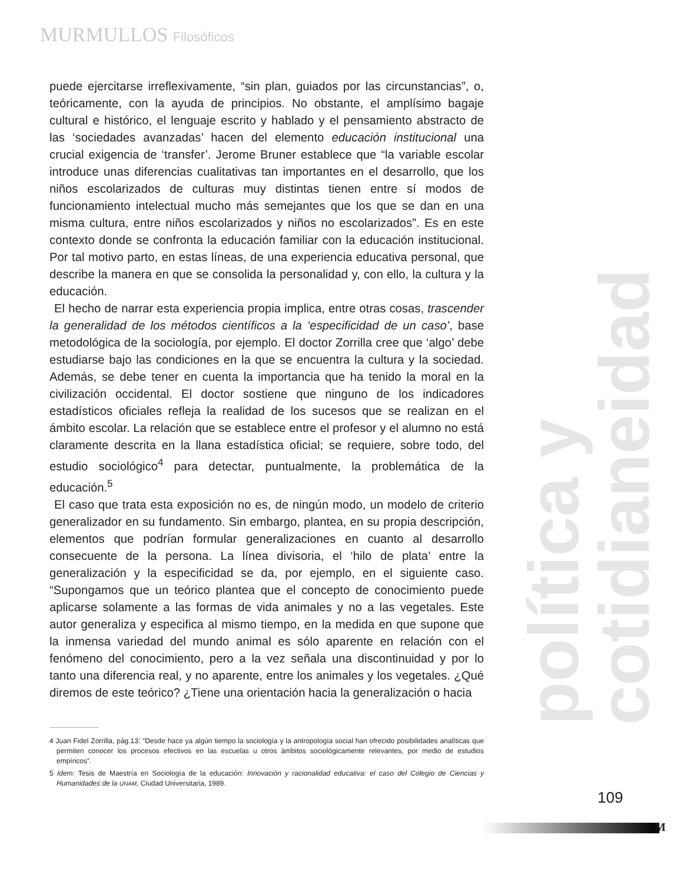MURMULLOS Filosóficos
política y cotidianeidad
puede ejercitarse irreflexivamente, “sin plan, guiados por las circunstancias”, o, teóricamente, con la ayuda de principios. No obstante, el amplísimo bagaje cultural e histórico, el lenguaje escrito y hablado y el pensamiento abstracto de las ‘sociedades avanzadas’ hacen del elemento educación institucional una crucial exigencia de ‘transfer’. Jerome Bruner establece que “la variable escolar introduce unas diferencias cualitativas tan importantes en el desarrollo, que los niños escolarizados de culturas muy distintas tienen entre sí modos de funcionamiento intelectual mucho más semejantes que los que se dan en una misma cultura, entre niños escolarizados y niños no escolarizados”. Es en este contexto donde se confronta la educación familiar con la educación institucional. Por tal motivo parto, en estas líneas, de una experiencia educativa personal, que describe la manera en que se consolida la personalidad y, con ello, la cultura y la educación.
El hecho de narrar esta experiencia propia implica, entre otras cosas, trascender la generalidad de los métodos científicos a la ‘especificidad de un caso’, base metodológica de la sociología, por ejemplo. El doctor Zorrilla cree que ‘algo’ debe estudiarse bajo las condiciones en la que se encuentra la cultura y la sociedad. Además, se debe tener en cuenta la importancia que ha tenido la moral en la civilización occidental. El doctor sostiene que ninguno de los indicadores estadísticos oficiales refleja la realidad de los sucesos que se realizan en el ámbito escolar. La relación que se establece entre el profesor y el alumno no está claramente descrita en la llana estadística oficial; se requiere, sobre todo, del estudio sociológico<sup>4</sup> para detectar, puntualmente, la problemática de la educación.<sup>5</sup>
El caso que trata esta exposición no es, de ningún modo, un modelo de criterio generalizador en su fundamento. Sin embargo, plantea, en su propia descripción, elementos que podrían formular generalizaciones en cuanto al desarrollo consecuente de la persona. La línea divisoria, el ‘hilo de plata’ entre la generalización y la especificidad se da, por ejemplo, en el siguiente caso. “Supongamos que un teórico plantea que el concepto de conocimiento puede aplicarse solamente a las formas de vida animales y no a las vegetales. Este autor generaliza y especifica al mismo tiempo, en la medida en que supone que la inmensa variedad del mundo animal es sólo aparente en relación con el fenómeno del conocimiento, pero a la vez señala una discontinuidad y por lo tanto una diferencia real, y no aparente, entre los animales y los vegetales. ¿Qué diremos de este teórico? ¿Tiene una orientación hacia la generalización o hacia
4 Juan Fidel Zorrilla, pág.13: “Desde hace ya algún tiempo la sociología y la antropología social han ofrecido posibilidades analíticas que permiten conocer los procesos efectivos en las escuelas u otros ámbitos sociológicamente relevantes, por medio de estudios empíricos”.
5 Idem: Tesis de Maestría en Sociología de la educación: Innovación y racionalidad educativa: el caso del Colegio de Ciencias y Humanidades de la UNAM, Ciudad Universitaria, 1989.
109
M